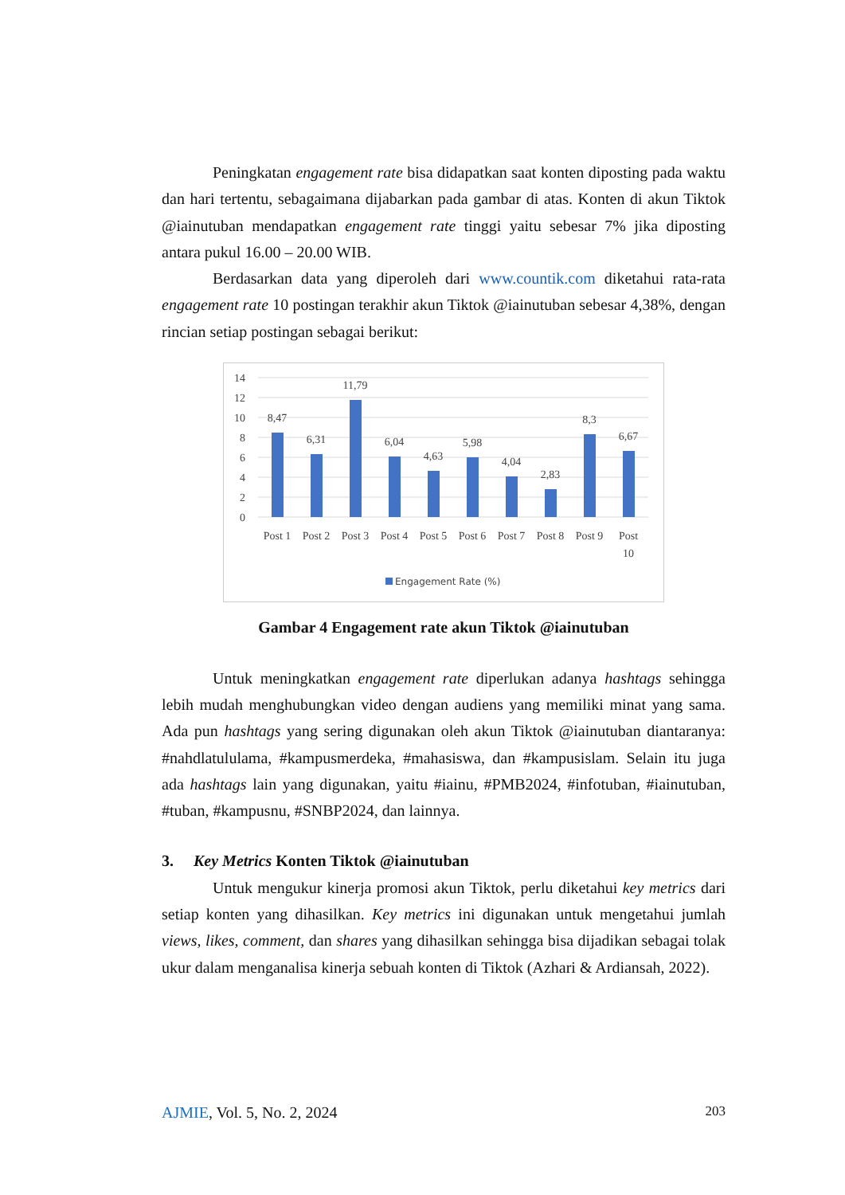Peningkatan engagement rate bisa didapatkan saat konten diposting pada waktu dan hari tertentu, sebagaimana dijabarkan pada gambar di atas. Konten di akun Tiktok @iainutuban mendapatkan engagement rate tinggi yaitu sebesar 7% jika diposting antara pukul 16.00 – 20.00 WIB.
Berdasarkan data yang diperoleh dari www.countik.com diketahui rata-rata engagement rate 10 postingan terakhir akun Tiktok @iainutuban sebesar 4,38%, dengan rincian setiap postingan sebagai berikut:
14
12
10
8
6
4
2
0
8,47
6,31
11,79
6,04
4,63
5,98
4,04
2,83
8,3
6,67
Post 1
Post 2
Post 3
Post 4
Post 5
Post 6
Post 7
Post 8
Post 9
Post
10
Engagement Rate (%)
Gambar 4 Engagement rate akun Tiktok @iainutuban
Untuk meningkatkan engagement rate diperlukan adanya hashtags sehingga lebih mudah menghubungkan video dengan audiens yang memiliki minat yang sama. Ada pun hashtags yang sering digunakan oleh akun Tiktok @iainutuban diantaranya: #nahdlatululama, #kampusmerdeka, #mahasiswa, dan #kampusislam. Selain itu juga ada hashtags lain yang digunakan, yaitu #iainu, #PMB2024, #infotuban, #iainutuban, #tuban, #kampusnu, #SNBP2024, dan lainnya.
3. Key Metrics Konten Tiktok @iainutuban
Untuk mengukur kinerja promosi akun Tiktok, perlu diketahui key metrics dari setiap konten yang dihasilkan. Key metrics ini digunakan untuk mengetahui jumlah views, likes, comment, dan shares yang dihasilkan sehingga bisa dijadikan sebagai tolak ukur dalam menganalisa kinerja sebuah konten di Tiktok (Azhari & Ardiansah, 2022).
AJMIE, Vol. 5, No. 2, 2024 203